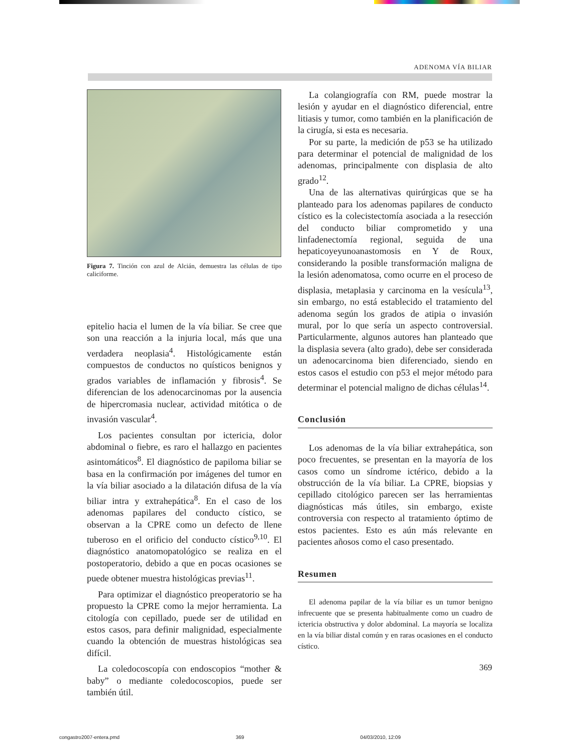ADENOMA VÍA BILIAR
Figura 7. Tinción con azul de Alcián, demuestra las células de tipo caliciforme.
epitelio hacia el lumen de la vía biliar. Se cree que son una reacción a la injuria local, más que una verdadera neoplasia<sup>4</sup>. Histológicamente están compuestos de conductos no quísticos benignos y grados variables de inflamación y fibrosis<sup>4</sup>. Se diferencian de los adenocarcinomas por la ausencia de hipercromasia nuclear, actividad mitótica o de invasión vascular<sup>4</sup>.
Los pacientes consultan por ictericia, dolor abdominal o fiebre, es raro el hallazgo en pacientes asintomáticos<sup>8</sup>. El diagnóstico de papiloma biliar se basa en la confirmación por imágenes del tumor en la vía biliar asociado a la dilatación difusa de la vía biliar intra y extrahepática<sup>8</sup>. En el caso de los adenomas papilares del conducto cístico, se observan a la CPRE como un defecto de llene tuberoso en el orificio del conducto cístico<sup>9,10</sup>. El diagnóstico anatomopatológico se realiza en el postoperatorio, debido a que en pocas ocasiones se puede obtener muestra histológicas previas<sup>11</sup>.
Para optimizar el diagnóstico preoperatorio se ha propuesto la CPRE como la mejor herramienta. La citología con cepillado, puede ser de utilidad en estos casos, para definir malignidad, especialmente cuando la obtención de muestras histológicas sea difícil.
La coledocoscopía con endoscopios “mother & baby” o mediante coledocoscopios, puede ser también útil.
La colangiografía con RM, puede mostrar la lesión y ayudar en el diagnóstico diferencial, entre litiasis y tumor, como también en la planificación de la cirugía, si esta es necesaria.
Por su parte, la medición de p53 se ha utilizado para determinar el potencial de malignidad de los adenomas, principalmente con displasia de alto grado<sup>12</sup>.
Una de las alternativas quirúrgicas que se ha planteado para los adenomas papilares de conducto cístico es la colecistectomía asociada a la resección del conducto biliar comprometido y una linfadenectomía regional, seguida de una hepaticoyeyunoanastomosis en Y de Roux, considerando la posible transformación maligna de la lesión adenomatosa, como ocurre en el proceso de displasia, metaplasia y carcinoma en la vesícula<sup>13</sup>, sin embargo, no está establecido el tratamiento del adenoma según los grados de atipia o invasión mural, por lo que sería un aspecto controversial. Particularmente, algunos autores han planteado que la displasia severa (alto grado), debe ser considerada un adenocarcinoma bien diferenciado, siendo en estos casos el estudio con p53 el mejor método para determinar el potencial maligno de dichas células<sup>14</sup>.
Conclusión
Los adenomas de la vía biliar extrahepática, son poco frecuentes, se presentan en la mayoría de los casos como un síndrome ictérico, debido a la obstrucción de la vía biliar. La CPRE, biopsias y cepillado citológico parecen ser las herramientas diagnósticas más útiles, sin embargo, existe controversia con respecto al tratamiento óptimo de estos pacientes. Esto es aún más relevante en pacientes añosos como el caso presentado.
Resumen
El adenoma papilar de la vía biliar es un tumor benigno infrecuente que se presenta habitualmente como un cuadro de ictericia obstructiva y dolor abdominal. La mayoría se localiza en la vía biliar distal común y en raras ocasiones en el conducto cístico.
369
congastro2007-entera.pmd 369 04/03/2010, 12:09